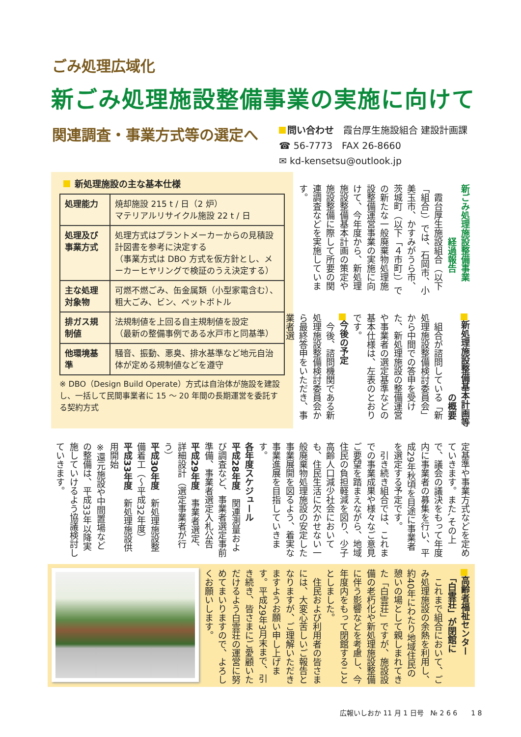ごみ処理広域化
新ごみ処理施設整備事業の実施に向けて
関連調査・事業方式等の選定へ
問い合わせ　霞台厚生施設組合 建設計画課
☎ 56-7773　FAX 26-8660
✉ kd-kensetsu@outlook.jp
新処理施設の主な基本仕様
| 処理能力 | 焼却施設 215 t / 日（2 炉） マテリアルリサイクル施設 22 t / 日 |
| 処理及び事業方式 | 処理方式はプラントメーカーからの見積設計図書を参考に決定する （事業方式は DBO 方式を仮方針とし、メーカーヒヤリングで検証のうえ決定する） |
| 主な処理対象物 | 可燃不燃ごみ、缶金属類（小型家電含む）、粗大ごみ、ビン、ペットボトル |
| 排ガス規制値 | 法規制値を上回る自主規制値を設定 （最新の整備事例である水戸市と同基準） |
| 他環境基準 | 騒音、振動、悪臭、排水基準など地元自治体が定める規制値などを遵守 |
※ DBO（Design Build Operate）方式は自治体が施設を建設し、一括して民間事業者に 15 ～ 20 年間の長期運営を委託する契約方式
新ごみ処理施設整備事業
　　　　　　経過報告
　霞台厚生施設組合（以下「組合」）では、石岡市、小美玉市、かすみがうら市、茨城町（以下「４市町」）での新たな一般廃棄物処理施設整備運営事業の実施に向けて、今年度から、新処理施設整備基本計画の策定や施設整備に際して所要の関連調査などを実施しています。
新処理施設整備基本計画等
　　　　　　　　　の概要
　組合が諮問している「新処理施設整備検討委員会」から中間での答申を受けた、新処理施設の整備運営や事業者の選定基準などの基本仕様は、左表のとおりです。
今後の予定
　今後、諮問機関である新処理施設整備検討委員会から最終答申をいただき、事業者選
定基準や事業方式などを定めていきます。また､その上で、議会の議決をもって年度内に事業者の募集を行い、平成29年秋頃を目途に事業者を選定する予定です。
　引き続き組合では、これまでの事業成果や様々なご意見ご要望を踏まえながら、地域住民の負担軽減を図り、少子高齢人口減少社会においても、住民生活に欠かせない一般廃棄物処理施設の安定した事業展開を図るよう、着実な事業進展を目指していきます。
各年度スケジュール
平成28年度　関連測量および調査など、事業者選定事前準備、事業者選定入札公告
平成29年度　事業者選定、詳細設計（選定事業者が行う）
平成30年度　新処理施設整備着工（～平成32年度）
平成33年度　新処理施設供用開始
※還元施設や中間置場などの整備は、平成33年以降実施していけるよう協議検討していきます。
高齢者福祉センター
　「白雲荘」が閉館に
　これまで組合において、ごみ処理施設の余熱を利用し、約40年にわたり地域住民の憩いの場として親しまれてきた「白雲荘」ですが、施設設備の老朽化や新処理施設整備に伴う影響などを考慮し、今年度内をもって閉館することとしました。
　住民および利用者の皆さまには、大変心苦しいご報告となりますが、ご理解いただきますようお願い申し上げます。平成29年3月末まで、引き続き、皆さまにご愛顧いただけるよう白雲荘の運営に努めてまいりますので、よろしくお願いします。
広報いしおか 11 月 1 日号　№ 2 6 6　　1 8